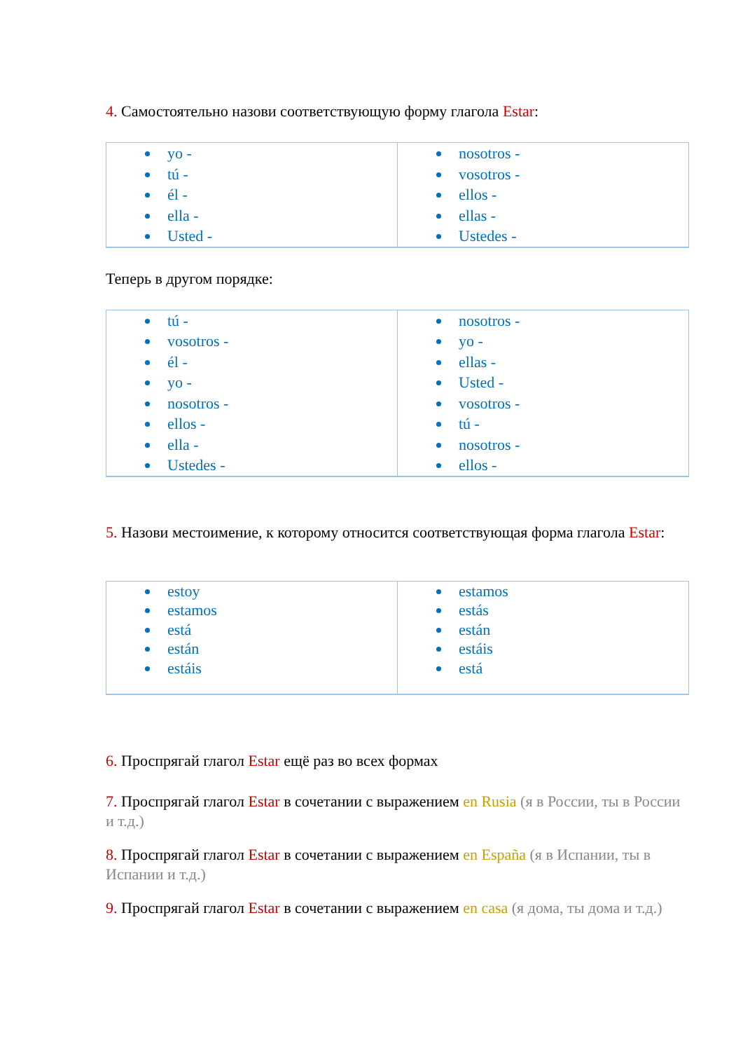4. Самостоятельно назови соответствующую форму глагола Estar:
| yo - tú - él - ella - Usted - | nosotros - vosotros - ellos - ellas - Ustedes - |
Теперь в другом порядке:
| tú - vosotros - él - yo - nosotros - ellos - ella - Ustedes - | nosotros - yo - ellas - Usted - vosotros - tú - nosotros - ellos - |
5. Назови местоимение, к которому относится соответствующая форма глагола Estar:
| estoy estamos está están estáis | estamos estás están estáis está |
6. Проспрягай глагол Estar ещё раз во всех формах
7. Проспрягай глагол Estar в сочетании с выражением en Rusia (я в России, ты в России и т.д.)
8. Проспрягай глагол Estar в сочетании с выражением en España (я в Испании, ты в Испании и т.д.)
9. Проспрягай глагол Estar в сочетании с выражением en casa (я дома, ты дома и т.д.)